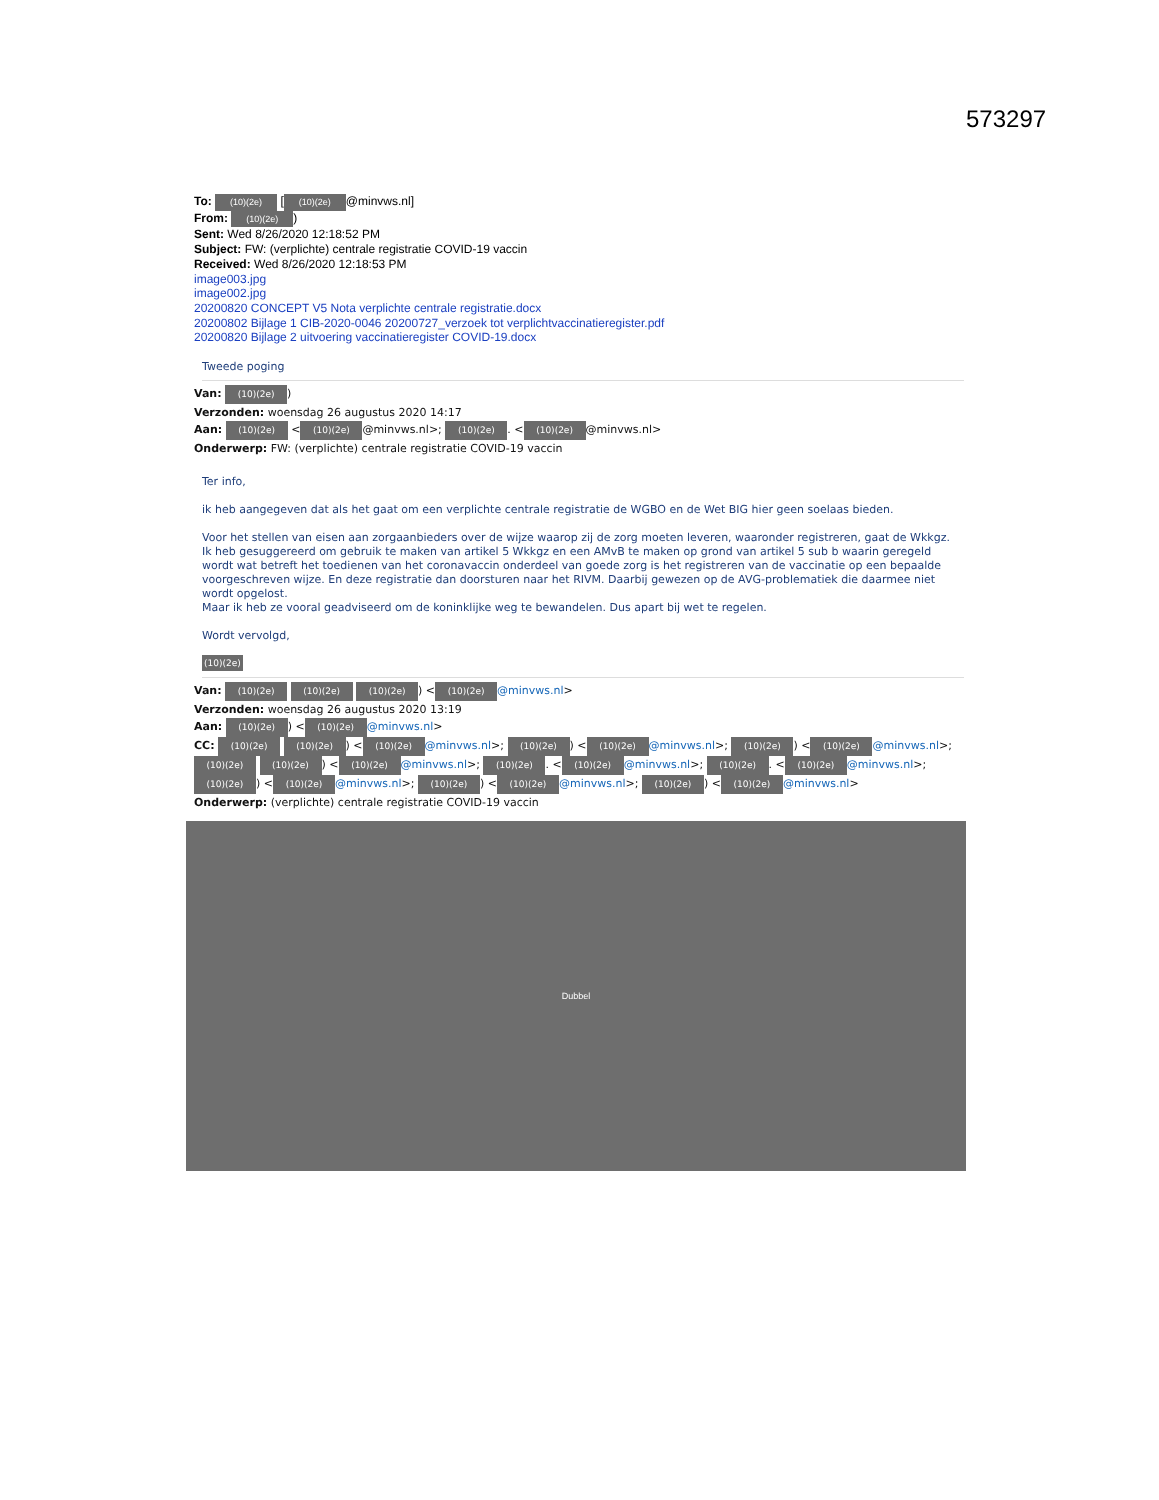573297
To: (10)(2e) [(10)(2e) @minvws.nl]
From: (10)(2e))
Sent: Wed 8/26/2020 12:18:52 PM
Subject: FW: (verplichte) centrale registratie COVID-19 vaccin
Received: Wed 8/26/2020 12:18:53 PM
image003.jpg
image002.jpg
20200820 CONCEPT V5 Nota verplichte centrale registratie.docx
20200802 Bijlage 1 CIB-2020-0046 20200727_verzoek tot verplichtvaccinatieregister.pdf
20200820 Bijlage 2 uitvoering vaccinatieregister COVID-19.docx
Tweede poging
Van: (10)(2e))
Verzonden: woensdag 26 augustus 2020 14:17
Aan: (10)(2e) < (10)(2e) @minvws.nl>; (10)(2e). < (10)(2e) @minvws.nl>
Onderwerp: FW: (verplichte) centrale registratie COVID-19 vaccin
Ter info,
ik heb aangegeven dat als het gaat om een verplichte centrale registratie de WGBO en de Wet BIG hier geen soelaas bieden.
Voor het stellen van eisen aan zorgaanbieders over de wijze waarop zij de zorg moeten leveren, waaronder registreren, gaat de Wkkgz.
Ik heb gesuggereerd om gebruik te maken van artikel 5 Wkkgz en een AMvB te maken op grond van artikel 5 sub b waarin geregeld wordt wat betreft het toedienen van het coronavaccin onderdeel van goede zorg is het registreren van de vaccinatie op een bepaalde voorgeschreven wijze. En deze registratie dan doorsturen naar het RIVM. Daarbij gewezen op de AVG-problematiek die daarmee niet wordt opgelost.
Maar ik heb ze vooral geadviseerd om de koninklijke weg te bewandelen. Dus apart bij wet te regelen.
Wordt vervolgd,
(10)(2e)
Van: (10)(2e) (10)(2e) (10)(2e)) < (10)(2e) @minvws.nl>
Verzonden: woensdag 26 augustus 2020 13:19
Aan: (10)(2e)) < (10)(2e) @minvws.nl>
CC: (10)(2e) (10)(2e)) < (10)(2e) @minvws.nl>; (10)(2e)) < (10)(2e) @minvws.nl>; (10)(2e)) < (10)(2e) @minvws.nl>; (10)(2e) (10)(2e)) < (10)(2e) @minvws.nl>; (10)(2e). < (10)(2e) @minvws.nl>; (10)(2e). < (10)(2e) @minvws.nl>; (10)(2e)) < (10)(2e) @minvws.nl>; (10)(2e)) < (10)(2e) @minvws.nl>; (10)(2e)) < (10)(2e) @minvws.nl>
Onderwerp: (verplichte) centrale registratie COVID-19 vaccin
Dubbel